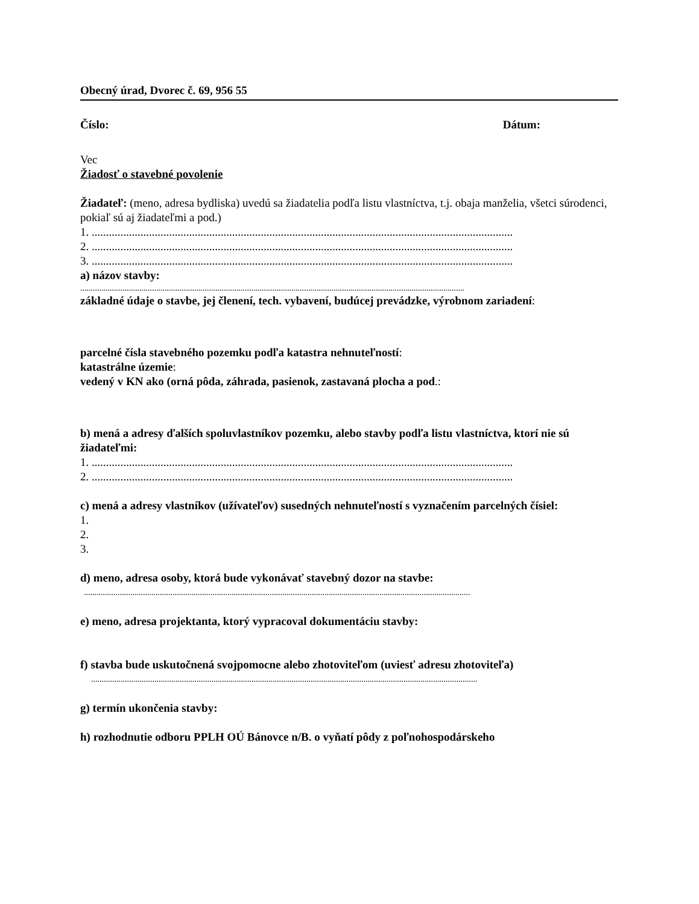Obecný úrad, Dvorec č. 69, 956 55
Číslo: Dátum:
Vec
Žiadosť o stavebné povolenie
Žiadateľ: (meno, adresa bydliska) uvedú sa žiadatelia podľa listu vlastníctva, t.j. obaja manželia, všetci súrodenci, pokiaľ sú aj žiadateľmi a pod.)
1. ...................................................................................................................................................
2. ...................................................................................................................................................
3. ...................................................................................................................................................
a) názov stavby:
......................................................................................................................................................................................
základné údaje o stavbe, jej členení, tech. vybavení, budúcej prevádzke, výrobnom zariadení:
parcelné čísla stavebného pozemku podľa katastra nehnuteľností:
katastrálne územie:
vedený v KN ako (orná pôda, záhrada, pasienok, zastavaná plocha a pod.:
b) mená a adresy ďalších spoluvlastníkov pozemku, alebo stavby podľa listu vlastníctva, ktorí nie sú žiadateľmi:
1. ...................................................................................................................................................
2. ...................................................................................................................................................
c) mená a adresy vlastníkov (užívateľov) susedných nehnuteľností s vyznačením parcelných čísiel:
1.
2.
3.
d) meno, adresa osoby, ktorá bude vykonávať stavebný dozor na stavbe:
.......................................................................................................................................................................................
e) meno, adresa projektanta, ktorý vypracoval dokumentáciu stavby:
f) stavba bude uskutočnená svojpomocne alebo zhotoviteľom (uviesť adresu zhotoviteľa)
.......................................................................................................................................................................................
g) termín ukončenia stavby:
h) rozhodnutie odboru PPLH OÚ Bánovce n/B. o vyňatí pôdy z poľnohospodárskeho